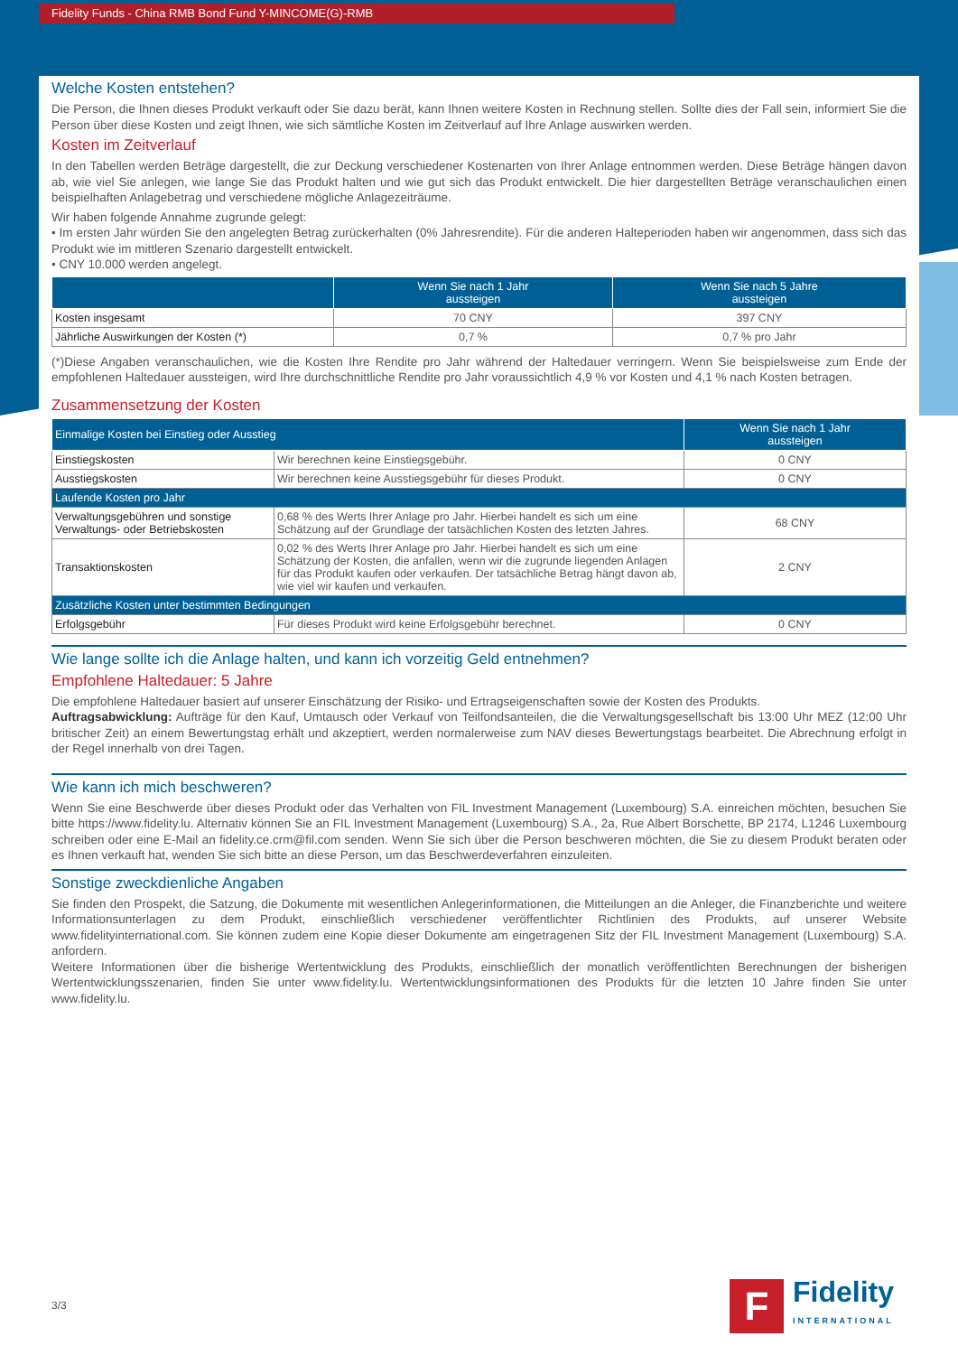Fidelity Funds - China RMB Bond Fund Y-MINCOME(G)-RMB
Welche Kosten entstehen?
Die Person, die Ihnen dieses Produkt verkauft oder Sie dazu berät, kann Ihnen weitere Kosten in Rechnung stellen. Sollte dies der Fall sein, informiert Sie die Person über diese Kosten und zeigt Ihnen, wie sich sämtliche Kosten im Zeitverlauf auf Ihre Anlage auswirken werden.
Kosten im Zeitverlauf
In den Tabellen werden Beträge dargestellt, die zur Deckung verschiedener Kostenarten von Ihrer Anlage entnommen werden. Diese Beträge hängen davon ab, wie viel Sie anlegen, wie lange Sie das Produkt halten und wie gut sich das Produkt entwickelt. Die hier dargestellten Beträge veranschaulichen einen beispielhaften Anlagebetrag und verschiedene mögliche Anlagezeiträume.
Wir haben folgende Annahme zugrunde gelegt:
• Im ersten Jahr würden Sie den angelegten Betrag zurückerhalten (0% Jahresrendite). Für die anderen Halteperioden haben wir angenommen, dass sich das Produkt wie im mittleren Szenario dargestellt entwickelt.
• CNY 10.000 werden angelegt.
| | Wenn Sie nach 1 Jahr aussteigen | Wenn Sie nach 5 Jahre aussteigen |
| --- | --- | --- |
| Kosten insgesamt | 70 CNY | 397 CNY |
| Jährliche Auswirkungen der Kosten (*) | 0,7 % | 0,7 % pro Jahr |
(*)Diese Angaben veranschaulichen, wie die Kosten Ihre Rendite pro Jahr während der Haltedauer verringern. Wenn Sie beispielsweise zum Ende der empfohlenen Haltedauer aussteigen, wird Ihre durchschnittliche Rendite pro Jahr voraussichtlich 4,9 % vor Kosten und 4,1 % nach Kosten betragen.
Zusammensetzung der Kosten
| Einmalige Kosten bei Einstieg oder Ausstieg | | Wenn Sie nach 1 Jahr aussteigen |
| --- | --- | --- |
| Einstiegskosten | Wir berechnen keine Einstiegsgebühr. | 0 CNY |
| Ausstiegskosten | Wir berechnen keine Ausstiegsgebühr für dieses Produkt. | 0 CNY |
| Laufende Kosten pro Jahr | | |
| Verwaltungsgebühren und sonstige Verwaltungs- oder Betriebskosten | 0,68 % des Werts Ihrer Anlage pro Jahr. Hierbei handelt es sich um eine Schätzung auf der Grundlage der tatsächlichen Kosten des letzten Jahres. | 68 CNY |
| Transaktionskosten | 0,02 % des Werts Ihrer Anlage pro Jahr. Hierbei handelt es sich um eine Schätzung der Kosten, die anfallen, wenn wir die zugrunde liegenden Anlagen für das Produkt kaufen oder verkaufen. Der tatsächliche Betrag hängt davon ab, wie viel wir kaufen und verkaufen. | 2 CNY |
| Zusätzliche Kosten unter bestimmten Bedingungen | | |
| Erfolgsgebühr | Für dieses Produkt wird keine Erfolgsgebühr berechnet. | 0 CNY |
Wie lange sollte ich die Anlage halten, und kann ich vorzeitig Geld entnehmen?
Empfohlene Haltedauer: 5 Jahre
Die empfohlene Haltedauer basiert auf unserer Einschätzung der Risiko- und Ertragseigenschaften sowie der Kosten des Produkts.
Auftragsabwicklung: Aufträge für den Kauf, Umtausch oder Verkauf von Teilfondsanteilen, die die Verwaltungsgesellschaft bis 13:00 Uhr MEZ (12:00 Uhr britischer Zeit) an einem Bewertungstag erhält und akzeptiert, werden normalerweise zum NAV dieses Bewertungstags bearbeitet. Die Abrechnung erfolgt in der Regel innerhalb von drei Tagen.
Wie kann ich mich beschweren?
Wenn Sie eine Beschwerde über dieses Produkt oder das Verhalten von FIL Investment Management (Luxembourg) S.A. einreichen möchten, besuchen Sie bitte https://www.fidelity.lu. Alternativ können Sie an FIL Investment Management (Luxembourg) S.A., 2a, Rue Albert Borschette, BP 2174, L1246 Luxembourg schreiben oder eine E-Mail an fidelity.ce.crm@fil.com senden. Wenn Sie sich über die Person beschweren möchten, die Sie zu diesem Produkt beraten oder es Ihnen verkauft hat, wenden Sie sich bitte an diese Person, um das Beschwerdeverfahren einzuleiten.
Sonstige zweckdienliche Angaben
Sie finden den Prospekt, die Satzung, die Dokumente mit wesentlichen Anlegerinformationen, die Mitteilungen an die Anleger, die Finanzberichte und weitere Informationsunterlagen zu dem Produkt, einschließlich verschiedener veröffentlichter Richtlinien des Produkts, auf unserer Website www.fidelityinternational.com. Sie können zudem eine Kopie dieser Dokumente am eingetragenen Sitz der FIL Investment Management (Luxembourg) S.A. anfordern.
Weitere Informationen über die bisherige Wertentwicklung des Produkts, einschließlich der monatlich veröffentlichten Berechnungen der bisherigen Wertentwicklungsszenarien, finden Sie unter www.fidelity.lu. Wertentwicklungsinformationen des Produkts für die letzten 10 Jahre finden Sie unter www.fidelity.lu.
3/3
F
Fidelity
INTERNATIONAL